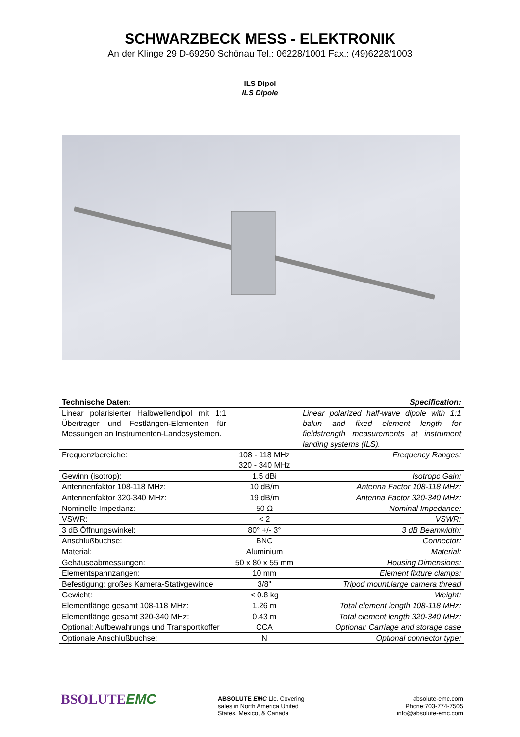SCHWARZBECK MESS - ELEKTRONIK
An der Klinge 29 D-69250 Schönau Tel.: 06228/1001 Fax.: (49)6228/1003
ILS Dipol
ILS Dipole
| Technische Daten: | | Specification: |
| Linear polarisierter Halbwellendipol mit 1:1 Übertrager und Festlängen-Elementen für Messungen an Instrumenten-Landesystemen. | | Linear polarized half-wave dipole with 1:1 balun and fixed element length for fieldstrength measurements at instrument landing systems (ILS). |
| Frequenzbereiche: | 108 - 118 MHz 320 - 340 MHz | Frequency Ranges: |
| Gewinn (isotrop): | 1.5 dBi | Isotropc Gain: |
| Antennenfaktor 108-118 MHz: | 10 dB/m | Antenna Factor 108-118 MHz: |
| Antennenfaktor 320-340 MHz: | 19 dB/m | Antenna Factor 320-340 MHz: |
| Nominelle Impedanz: | 50 Ω | Nominal Impedance: |
| VSWR: | < 2 | VSWR: |
| 3 dB Öffnungswinkel: | 80° +/- 3° | 3 dB Beamwidth: |
| Anschlußbuchse: | BNC | Connector: |
| Material: | Aluminium | Material: |
| Gehäuseabmessungen: | 50 x 80 x 55 mm | Housing Dimensions: |
| Elementspannzangen: | 10 mm | Element fixture clamps: |
| Befestigung: großes Kamera-Stativgewinde | 3/8" | Tripod mount:large camera thread |
| Gewicht: | < 0.8 kg | Weight: |
| Elementlänge gesamt 108-118 MHz: | 1.26 m | Total element length 108-118 MHz: |
| Elementlänge gesamt 320-340 MHz: | 0.43 m | Total element length 320-340 MHz: |
| Optional: Aufbewahrungs und Transportkoffer | CCA | Optional: Carriage and storage case |
| Optionale Anschlußbuchse: | N | Optional connector type: |
BSOLUTEEMC
ABSOLUTE EMC Llc. Covering
sales in North America United
States, Mexico, & Canada
absolute-emc.com
Phone:703-774-7505
info@absolute-emc.com